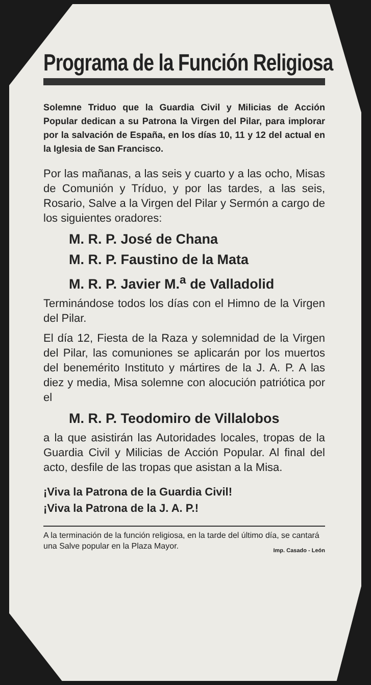Programa de la Función Religiosa
Solemne Triduo que la Guardia Civil y Milicias de Acción Popular dedican a su Patrona la Virgen del Pilar, para implorar por la salvación de España, en los días 10, 11 y 12 del actual en la Iglesia de San Francisco.
Por las mañanas, a las seis y cuarto y a las ocho, Misas de Comunión y Tríduo, y por las tardes, a las seis, Rosario, Salve a la Virgen del Pilar y Sermón a cargo de los siguientes oradores:
M. R. P. José de Chana
M. R. P. Faustino de la Mata
M. R. P. Javier M.<sup>a</sup> de Valladolid
Terminándose todos los días con el Himno de la Virgen del Pilar.
El día 12, Fiesta de la Raza y solemnidad de la Virgen del Pilar, las comuniones se aplicarán por los muertos del benemérito Instituto y mártires de la J. A. P. A las diez y media, Misa solemne con alocución patriótica por el
M. R. P. Teodomiro de Villalobos
a la que asistirán las Autoridades locales, tropas de la Guardia Civil y Milicias de Acción Popular. Al final del acto, desfile de las tropas que asistan a la Misa.
¡Viva la Patrona de la Guardia Civil!
¡Viva la Patrona de la J. A. P.!
A la terminación de la función religiosa, en la tarde del último día, se cantará una Salve popular en la Plaza Mayor.
Imp. Casado - León